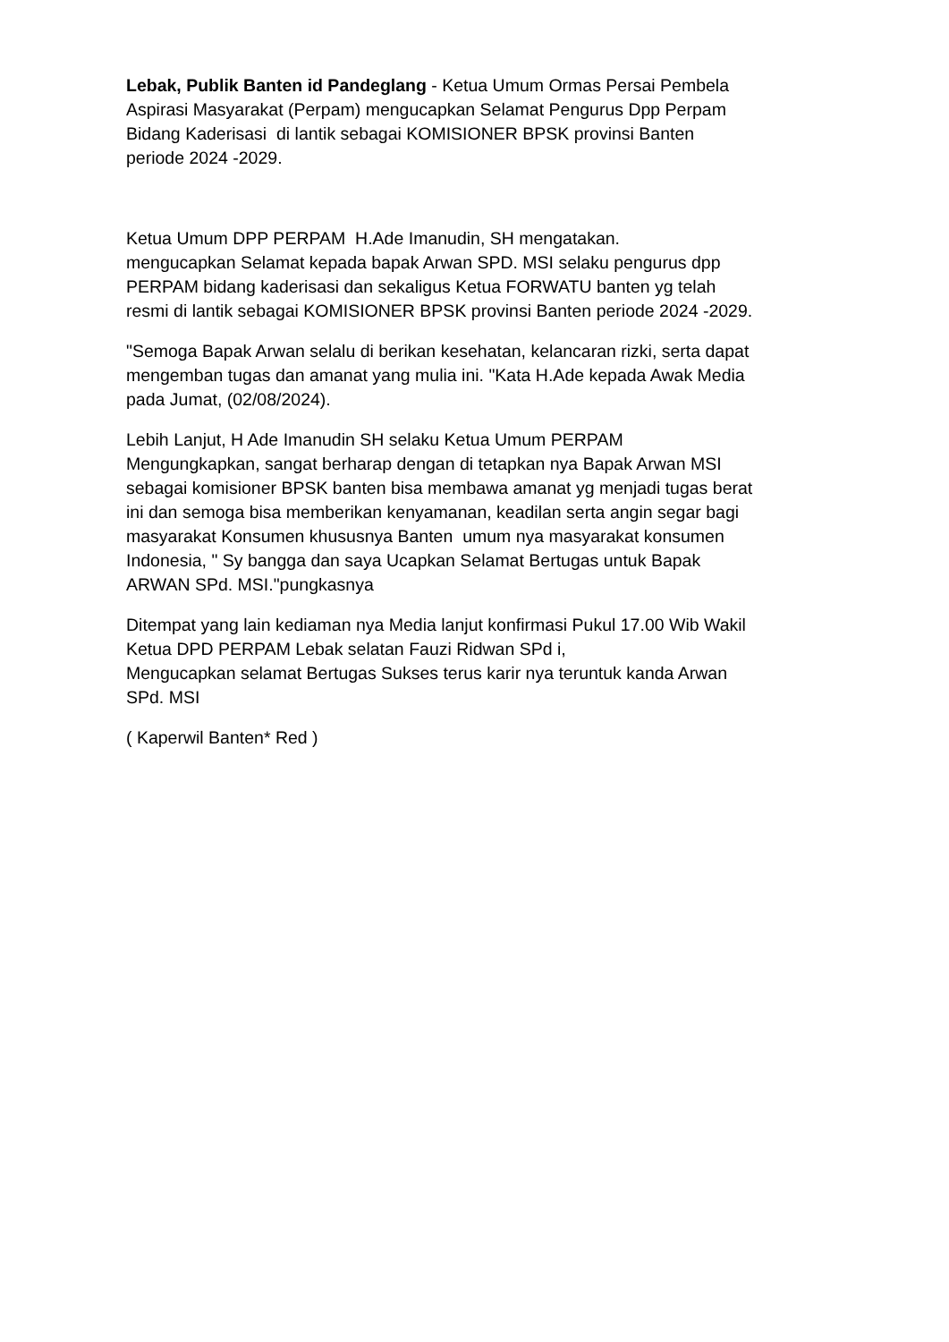Lebak, Publik Banten id Pandeglang - Ketua Umum Ormas Persai Pembela
Aspirasi Masyarakat (Perpam) mengucapkan Selamat Pengurus Dpp Perpam
Bidang Kaderisasi di lantik sebagai KOMISIONER BPSK provinsi Banten
periode 2024 -2029.
Ketua Umum DPP PERPAM H.Ade Imanudin, SH mengatakan.
mengucapkan Selamat kepada bapak Arwan SPD. MSI selaku pengurus dpp
PERPAM bidang kaderisasi dan sekaligus Ketua FORWATU banten yg telah
resmi di lantik sebagai KOMISIONER BPSK provinsi Banten periode 2024 -2029.
"Semoga Bapak Arwan selalu di berikan kesehatan, kelancaran rizki, serta dapat
mengemban tugas dan amanat yang mulia ini. "Kata H.Ade kepada Awak Media
pada Jumat, (02/08/2024).
Lebih Lanjut, H Ade Imanudin SH selaku Ketua Umum PERPAM
Mengungkapkan, sangat berharap dengan di tetapkan nya Bapak Arwan MSI
sebagai komisioner BPSK banten bisa membawa amanat yg menjadi tugas berat
ini dan semoga bisa memberikan kenyamanan, keadilan serta angin segar bagi
masyarakat Konsumen khususnya Banten umum nya masyarakat konsumen
Indonesia, " Sy bangga dan saya Ucapkan Selamat Bertugas untuk Bapak
ARWAN SPd. MSI."pungkasnya
Ditempat yang lain kediaman nya Media lanjut konfirmasi Pukul 17.00 Wib Wakil
Ketua DPD PERPAM Lebak selatan Fauzi Ridwan SPd i,
Mengucapkan selamat Bertugas Sukses terus karir nya teruntuk kanda Arwan
SPd. MSI
( Kaperwil Banten* Red )